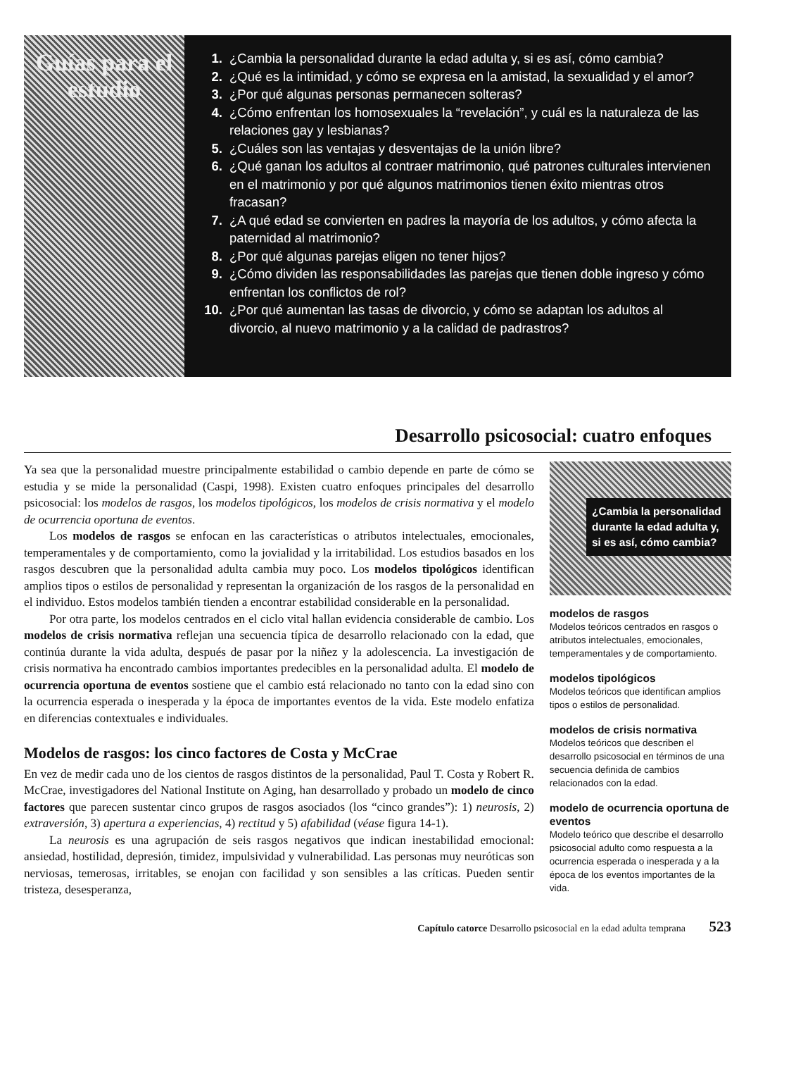Guías para el estudio
1. ¿Cambia la personalidad durante la edad adulta y, si es así, cómo cambia?
2. ¿Qué es la intimidad, y cómo se expresa en la amistad, la sexualidad y el amor?
3. ¿Por qué algunas personas permanecen solteras?
4. ¿Cómo enfrentan los homosexuales la “revelación”, y cuál es la naturaleza de las relaciones gay y lesbianas?
5. ¿Cuáles son las ventajas y desventajas de la unión libre?
6. ¿Qué ganan los adultos al contraer matrimonio, qué patrones culturales intervienen en el matrimonio y por qué algunos matrimonios tienen éxito mientras otros fracasan?
7. ¿A qué edad se convierten en padres la mayoría de los adultos, y cómo afecta la paternidad al matrimonio?
8. ¿Por qué algunas parejas eligen no tener hijos?
9. ¿Cómo dividen las responsabilidades las parejas que tienen doble ingreso y cómo enfrentan los conflictos de rol?
10. ¿Por qué aumentan las tasas de divorcio, y cómo se adaptan los adultos al divorcio, al nuevo matrimonio y a la calidad de padrastros?
Desarrollo psicosocial: cuatro enfoques
Ya sea que la personalidad muestre principalmente estabilidad o cambio depende en parte de cómo se estudia y se mide la personalidad (Caspi, 1998). Existen cuatro enfoques principales del desarrollo psicosocial: los modelos de rasgos, los modelos tipológicos, los modelos de crisis normativa y el modelo de ocurrencia oportuna de eventos.
Los modelos de rasgos se enfocan en las características o atributos intelectuales, emocionales, temperamentales y de comportamiento, como la jovialidad y la irritabilidad. Los estudios basados en los rasgos descubren que la personalidad adulta cambia muy poco. Los modelos tipológicos identifican amplios tipos o estilos de personalidad y representan la organización de los rasgos de la personalidad en el individuo. Estos modelos también tienden a encontrar estabilidad considerable en la personalidad.
Por otra parte, los modelos centrados en el ciclo vital hallan evidencia considerable de cambio. Los modelos de crisis normativa reflejan una secuencia típica de desarrollo relacionado con la edad, que continúa durante la vida adulta, después de pasar por la niñez y la adolescencia. La investigación de crisis normativa ha encontrado cambios importantes predecibles en la personalidad adulta. El modelo de ocurrencia oportuna de eventos sostiene que el cambio está relacionado no tanto con la edad sino con la ocurrencia esperada o inesperada y la época de importantes eventos de la vida. Este modelo enfatiza en diferencias contextuales e individuales.
Modelos de rasgos: los cinco factores de Costa y McCrae
En vez de medir cada uno de los cientos de rasgos distintos de la personalidad, Paul T. Costa y Robert R. McCrae, investigadores del National Institute on Aging, han desarrollado y probado un modelo de cinco factores que parecen sustentar cinco grupos de rasgos asociados (los “cinco grandes”): 1) neurosis, 2) extraversión, 3) apertura a experiencias, 4) rectitud y 5) afabilidad (véase figura 14-1).
La neurosis es una agrupación de seis rasgos negativos que indican inestabilidad emocional: ansiedad, hostilidad, depresión, timidez, impulsividad y vulnerabilidad. Las personas muy neuróticas son nerviosas, temerosas, irritables, se enojan con facilidad y son sensibles a las críticas. Pueden sentir tristeza, desesperanza,
¿Cambia la personalidad durante la edad adulta y, si es así, cómo cambia?
modelos de rasgos
Modelos teóricos centrados en rasgos o atributos intelectuales, emocionales, temperamentales y de comportamiento.
modelos tipológicos
Modelos teóricos que identifican amplios tipos o estilos de personalidad.
modelos de crisis normativa
Modelos teóricos que describen el desarrollo psicosocial en términos de una secuencia definida de cambios relacionados con la edad.
modelo de ocurrencia oportuna de eventos
Modelo teórico que describe el desarrollo psicosocial adulto como respuesta a la ocurrencia esperada o inesperada y a la época de los eventos importantes de la vida.
Capítulo catorce Desarrollo psicosocial en la edad adulta temprana 523